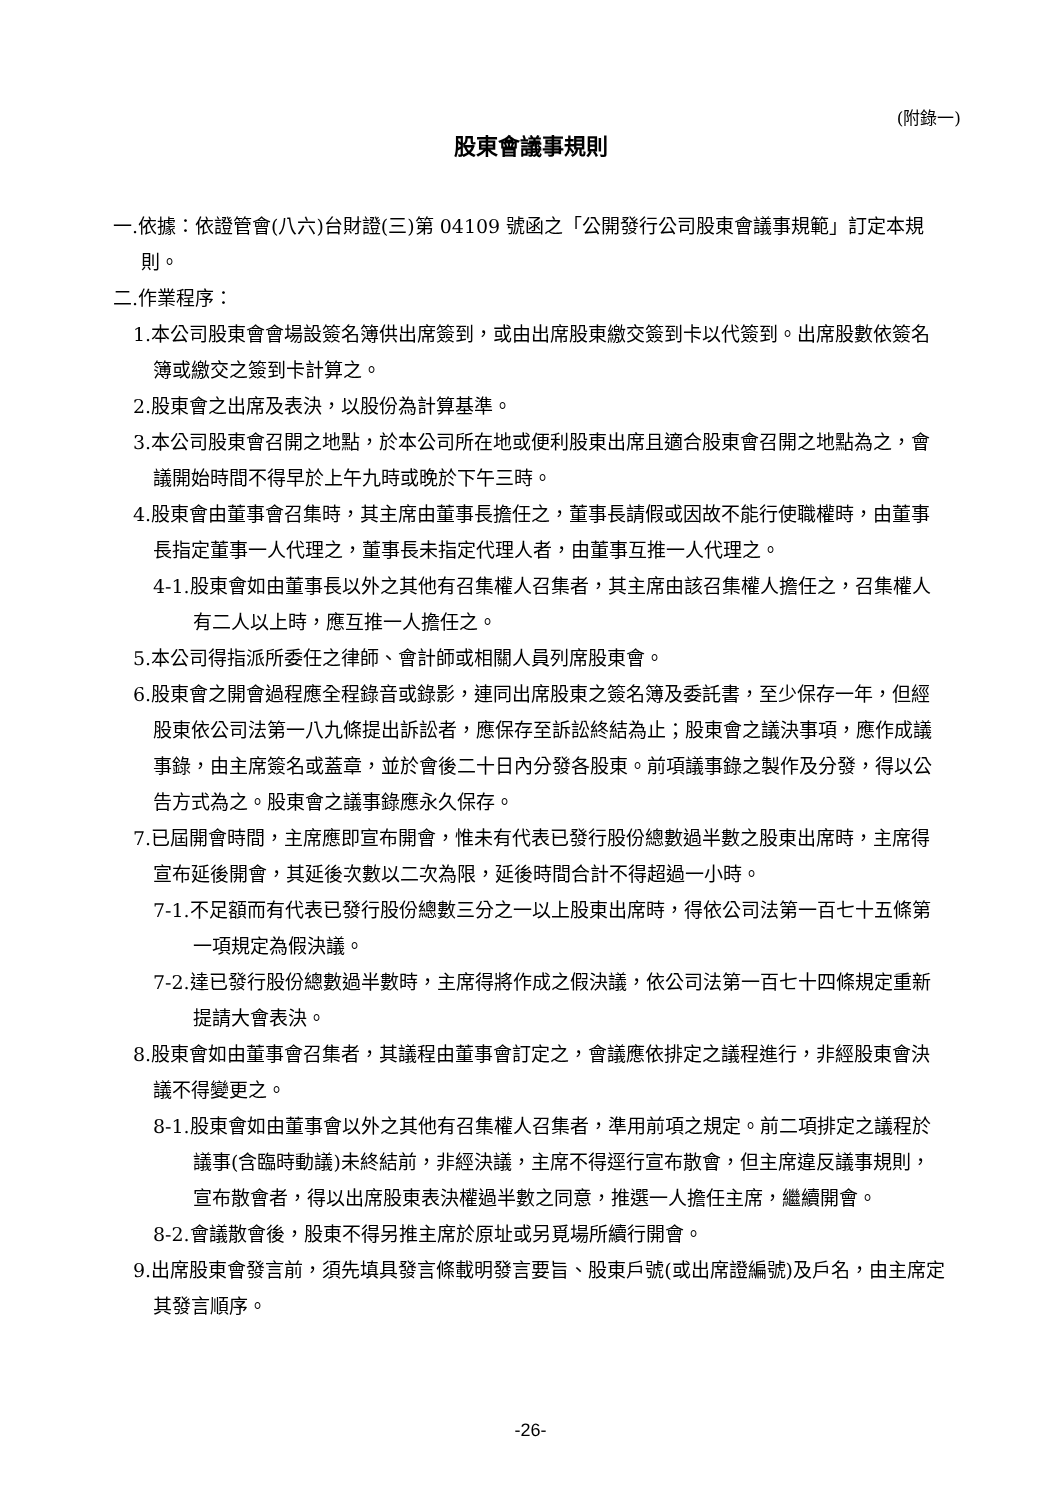(附錄一)
股東會議事規則
一.依據：依證管會(八六)台財證(三)第 04109 號函之「公開發行公司股東會議事規範」訂定本規則。
二.作業程序：
1.本公司股東會會場設簽名簿供出席簽到，或由出席股東繳交簽到卡以代簽到。出席股數依簽名簿或繳交之簽到卡計算之。
2.股東會之出席及表決，以股份為計算基準。
3.本公司股東會召開之地點，於本公司所在地或便利股東出席且適合股東會召開之地點為之，會議開始時間不得早於上午九時或晚於下午三時。
4.股東會由董事會召集時，其主席由董事長擔任之，董事長請假或因故不能行使職權時，由董事長指定董事一人代理之，董事長未指定代理人者，由董事互推一人代理之。
4-1.股東會如由董事長以外之其他有召集權人召集者，其主席由該召集權人擔任之，召集權人有二人以上時，應互推一人擔任之。
5.本公司得指派所委任之律師、會計師或相關人員列席股東會。
6.股東會之開會過程應全程錄音或錄影，連同出席股東之簽名簿及委託書，至少保存一年，但經股東依公司法第一八九條提出訴訟者，應保存至訴訟終結為止；股東會之議決事項，應作成議事錄，由主席簽名或蓋章，並於會後二十日內分發各股東。前項議事錄之製作及分發，得以公告方式為之。股東會之議事錄應永久保存。
7.已屆開會時間，主席應即宣布開會，惟未有代表已發行股份總數過半數之股東出席時，主席得宣布延後開會，其延後次數以二次為限，延後時間合計不得超過一小時。
7-1.不足額而有代表已發行股份總數三分之一以上股東出席時，得依公司法第一百七十五條第一項規定為假決議。
7-2.達已發行股份總數過半數時，主席得將作成之假決議，依公司法第一百七十四條規定重新提請大會表決。
8.股東會如由董事會召集者，其議程由董事會訂定之，會議應依排定之議程進行，非經股東會決議不得變更之。
8-1.股東會如由董事會以外之其他有召集權人召集者，準用前項之規定。前二項排定之議程於議事(含臨時動議)未終結前，非經決議，主席不得逕行宣布散會，但主席違反議事規則，宣布散會者，得以出席股東表決權過半數之同意，推選一人擔任主席，繼續開會。
8-2.會議散會後，股東不得另推主席於原址或另覓場所續行開會。
9.出席股東會發言前，須先填具發言條載明發言要旨、股東戶號(或出席證編號)及戶名，由主席定其發言順序。
-26-